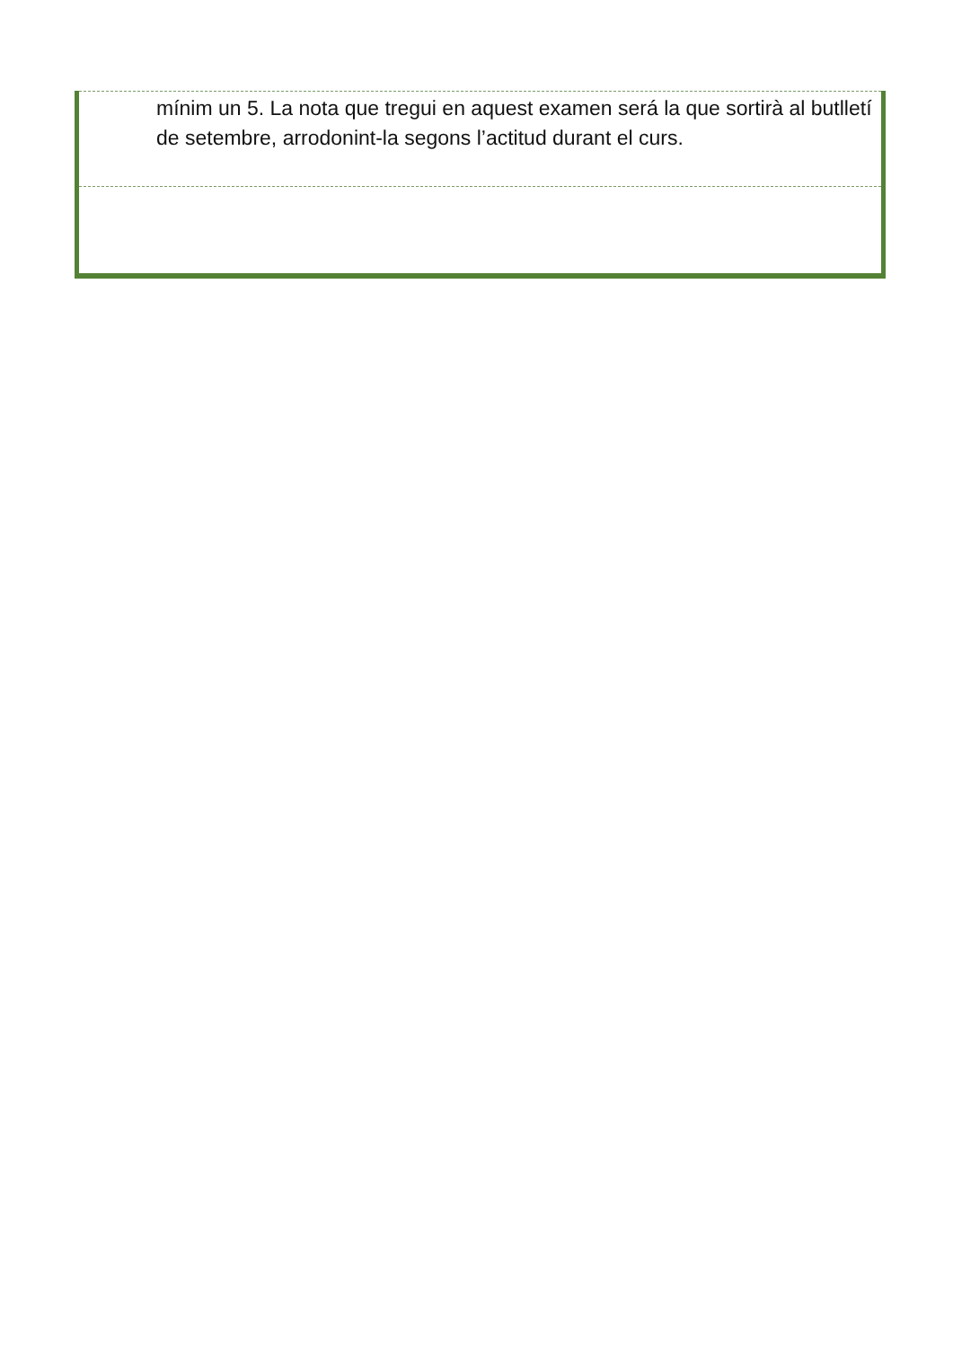| mínim un 5. La nota que tregui en aquest examen será la que sortirà al butlletí de setembre, arrodonint-la segons l’actitud durant el curs. |